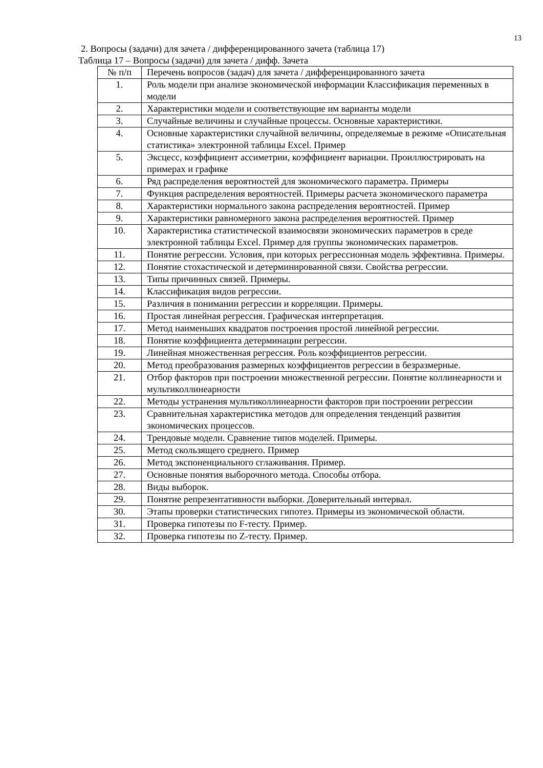13
2. Вопросы (задачи) для зачета / дифференцированного зачета (таблица 17)
Таблица 17 – Вопросы (задачи) для зачета / дифф. Зачета
| № п/п | Перечень вопросов (задач) для зачета / дифференцированного зачета |
| --- | --- |
| 1. | Роль модели при анализе экономической информации Классификация переменных в модели |
| 2. | Характеристики модели и соответствующие им варианты модели |
| 3. | Случайные величины и случайные процессы. Основные характеристики. |
| 4. | Основные характеристики случайной величины, определяемые в режиме «Описательная статистика» электронной таблицы Excel. Пример |
| 5. | Эксцесс, коэффициент ассиметрии, коэффициент вариации. Проиллюстрировать на примерах и графике |
| 6. | Ряд распределения вероятностей для экономического параметра. Примеры |
| 7. | Функция распределения вероятностей. Примеры расчета экономического параметра |
| 8. | Характеристики нормального закона распределения вероятностей. Пример |
| 9. | Характеристики равномерного закона распределения вероятностей. Пример |
| 10. | Характеристика статистической взаимосвязи экономических параметров в среде электронной таблицы Excel. Пример для группы экономических параметров. |
| 11. | Понятие регрессии. Условия, при которых регрессионная модель эффективна. Примеры. |
| 12. | Понятие стохастической и детерминированной связи. Свойства регрессии. |
| 13. | Типы причинных связей. Примеры. |
| 14. | Классификация видов регрессии. |
| 15. | Различия в понимании регрессии и корреляции. Примеры. |
| 16. | Простая линейная регрессия. Графическая интерпретация. |
| 17. | Метод наименьших квадратов построения простой линейной регрессии. |
| 18. | Понятие коэффициента детерминации регрессии. |
| 19. | Линейная множественная регрессия. Роль коэффициентов регрессии. |
| 20. | Метод преобразования размерных коэффициентов регрессии в безразмерные. |
| 21. | Отбор факторов при построении множественной регрессии. Понятие коллинеарности и мультиколлинеарности |
| 22. | Методы устранения мультиколлинеарности факторов при построении регрессии |
| 23. | Сравнительная характеристика методов для определения тенденций развития экономических процессов. |
| 24. | Трендовые модели. Сравнение типов моделей. Примеры. |
| 25. | Метод скользящего среднего. Пример |
| 26. | Метод экспоненциального сглаживания. Пример. |
| 27. | Основные понятия выборочного метода. Способы отбора. |
| 28. | Виды выборок. |
| 29. | Понятие репрезентативности выборки. Доверительный интервал. |
| 30. | Этапы проверки статистических гипотез. Примеры из экономической области. |
| 31. | Проверка гипотезы по F-тесту. Пример. |
| 32. | Проверка гипотезы по Z-тесту. Пример. |